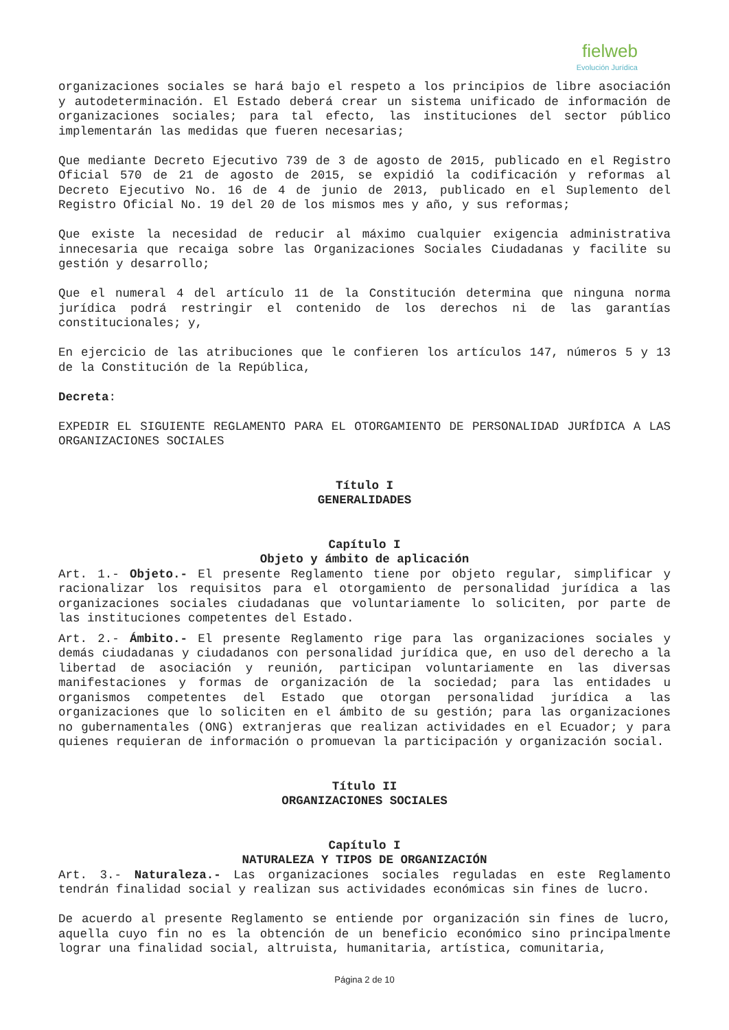fielweb
Evolución Jurídica
organizaciones sociales se hará bajo el respeto a los principios de libre asociación y autodeterminación. El Estado deberá crear un sistema unificado de información de organizaciones sociales; para tal efecto, las instituciones del sector público implementarán las medidas que fueren necesarias;
Que mediante Decreto Ejecutivo 739 de 3 de agosto de 2015, publicado en el Registro Oficial 570 de 21 de agosto de 2015, se expidió la codificación y reformas al Decreto Ejecutivo No. 16 de 4 de junio de 2013, publicado en el Suplemento del Registro Oficial No. 19 del 20 de los mismos mes y año, y sus reformas;
Que existe la necesidad de reducir al máximo cualquier exigencia administrativa innecesaria que recaiga sobre las Organizaciones Sociales Ciudadanas y facilite su gestión y desarrollo;
Que el numeral 4 del artículo 11 de la Constitución determina que ninguna norma jurídica podrá restringir el contenido de los derechos ni de las garantías constitucionales; y,
En ejercicio de las atribuciones que le confieren los artículos 147, números 5 y 13 de la Constitución de la República,
Decreta:
EXPEDIR EL SIGUIENTE REGLAMENTO PARA EL OTORGAMIENTO DE PERSONALIDAD JURÍDICA A LAS ORGANIZACIONES SOCIALES
Título I
GENERALIDADES
Capítulo I
Objeto y ámbito de aplicación
Art. 1.- Objeto.- El presente Reglamento tiene por objeto regular, simplificar y racionalizar los requisitos para el otorgamiento de personalidad jurídica a las organizaciones sociales ciudadanas que voluntariamente lo soliciten, por parte de las instituciones competentes del Estado.
Art. 2.- Ámbito.- El presente Reglamento rige para las organizaciones sociales y demás ciudadanas y ciudadanos con personalidad jurídica que, en uso del derecho a la libertad de asociación y reunión, participan voluntariamente en las diversas manifestaciones y formas de organización de la sociedad; para las entidades u organismos competentes del Estado que otorgan personalidad jurídica a las organizaciones que lo soliciten en el ámbito de su gestión; para las organizaciones no gubernamentales (ONG) extranjeras que realizan actividades en el Ecuador; y para quienes requieran de información o promuevan la participación y organización social.
Título II
ORGANIZACIONES SOCIALES
Capítulo I
NATURALEZA Y TIPOS DE ORGANIZACIÓN
Art. 3.- Naturaleza.- Las organizaciones sociales reguladas en este Reglamento tendrán finalidad social y realizan sus actividades económicas sin fines de lucro.
De acuerdo al presente Reglamento se entiende por organización sin fines de lucro, aquella cuyo fin no es la obtención de un beneficio económico sino principalmente lograr una finalidad social, altruista, humanitaria, artística, comunitaria,
Página 2 de 10